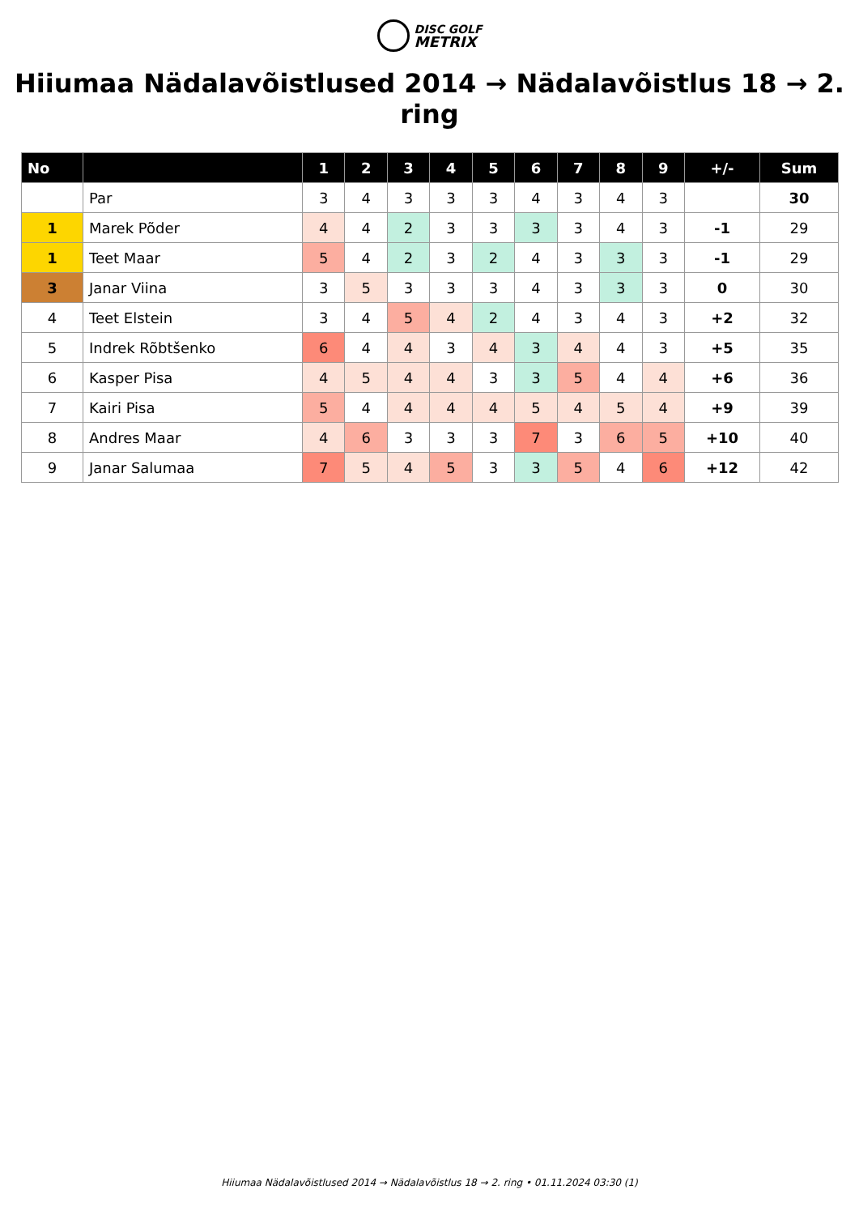DISC GOLF
METRIX
Hiiumaa Nädalavõistlused 2014 → Nädalavõistlus 18 → 2. ring
| No | | 1 | 2 | 3 | 4 | 5 | 6 | 7 | 8 | 9 | +/- | Sum |
| --- | --- | --- | --- | --- | --- | --- | --- | --- | --- | --- | --- | --- |
| | Par | 3 | 4 | 3 | 3 | 3 | 4 | 3 | 4 | 3 | | 30 |
| 1 | Marek Põder | 4 | 4 | 2 | 3 | 3 | 3 | 3 | 4 | 3 | -1 | 29 |
| 1 | Teet Maar | 5 | 4 | 2 | 3 | 2 | 4 | 3 | 3 | 3 | -1 | 29 |
| 3 | Janar Viina | 3 | 5 | 3 | 3 | 3 | 4 | 3 | 3 | 3 | 0 | 30 |
| 4 | Teet Elstein | 3 | 4 | 5 | 4 | 2 | 4 | 3 | 4 | 3 | +2 | 32 |
| 5 | Indrek Rõbtšenko | 6 | 4 | 4 | 3 | 4 | 3 | 4 | 4 | 3 | +5 | 35 |
| 6 | Kasper Pisa | 4 | 5 | 4 | 4 | 3 | 3 | 5 | 4 | 4 | +6 | 36 |
| 7 | Kairi Pisa | 5 | 4 | 4 | 4 | 4 | 5 | 4 | 5 | 4 | +9 | 39 |
| 8 | Andres Maar | 4 | 6 | 3 | 3 | 3 | 7 | 3 | 6 | 5 | +10 | 40 |
| 9 | Janar Salumaa | 7 | 5 | 4 | 5 | 3 | 3 | 5 | 4 | 6 | +12 | 42 |
Hiiumaa Nädalavõistlused 2014 → Nädalavõistlus 18 → 2. ring • 01.11.2024 03:30 (1)